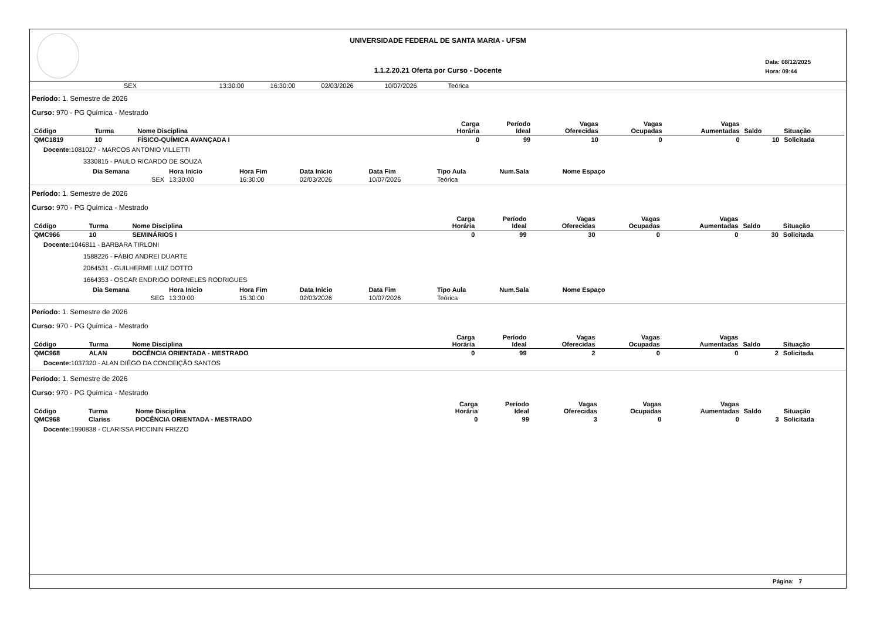UNIVERSIDADE FEDERAL DE SANTA MARIA - UFSM
Data: 08/12/2025
Hora: 09:44
1.1.2.20.21 Oferta por Curso - Docente
| SEX | 13:30:00 | 16:30:00 | 02/03/2026 | 10/07/2026 | Teórica | |
Período: 1. Semestre de 2026
Curso: 970 - PG Química - Mestrado
| Código | Turma | Nome Disciplina | Carga Horária | Período Ideal | Vagas Oferecidas | Vagas Ocupadas | Vagas Aumentadas | Saldo | Situação |
| --- | --- | --- | --- | --- | --- | --- | --- | --- | --- |
| QMC1819 | 10 | FÍSICO-QUÍMICA AVANÇADA I | 0 | 99 | 10 | 0 | 0 | 10 | Solicitada |
Docente: 1081027 - MARCOS ANTONIO VILLETTI
3330815 - PAULO RICARDO DE SOUZA
| Dia Semana | Hora Inicio | Hora Fim | Data Inicio | Data Fim | Tipo Aula | Num.Sala | Nome Espaço |
| --- | --- | --- | --- | --- | --- | --- | --- |
| SEX | 13:30:00 | 16:30:00 | 02/03/2026 | 10/07/2026 | Teórica | | |
Período: 1. Semestre de 2026
Curso: 970 - PG Química - Mestrado
| Código | Turma | Nome Disciplina | Carga Horária | Período Ideal | Vagas Oferecidas | Vagas Ocupadas | Vagas Aumentadas | Saldo | Situação |
| --- | --- | --- | --- | --- | --- | --- | --- | --- | --- |
| QMC966 | 10 | SEMINÁRIOS I | 0 | 99 | 30 | 0 | 0 | 30 | Solicitada |
Docente: 1046811 - BARBARA TIRLONI
1588226 - FÁBIO ANDREI DUARTE
2064531 - GUILHERME LUIZ DOTTO
1664353 - OSCAR ENDRIGO DORNELES RODRIGUES
| Dia Semana | Hora Inicio | Hora Fim | Data Inicio | Data Fim | Tipo Aula | Num.Sala | Nome Espaço |
| --- | --- | --- | --- | --- | --- | --- | --- |
| SEG | 13:30:00 | 15:30:00 | 02/03/2026 | 10/07/2026 | Teórica | | |
Período: 1. Semestre de 2026
Curso: 970 - PG Química - Mestrado
| Código | Turma | Nome Disciplina | Carga Horária | Período Ideal | Vagas Oferecidas | Vagas Ocupadas | Vagas Aumentadas | Saldo | Situação |
| --- | --- | --- | --- | --- | --- | --- | --- | --- | --- |
| QMC968 | ALAN | DOCÊNCIA ORIENTADA - MESTRADO | 0 | 99 | 2 | 0 | 0 | 2 | Solicitada |
Docente: 1037320 - ALAN DIÊGO DA CONCEIÇÃO SANTOS
Período: 1. Semestre de 2026
Curso: 970 - PG Química - Mestrado
| Código | Turma | Nome Disciplina | Carga Horária | Período Ideal | Vagas Oferecidas | Vagas Ocupadas | Vagas Aumentadas | Saldo | Situação |
| --- | --- | --- | --- | --- | --- | --- | --- | --- | --- |
| QMC968 | Clariss | DOCÊNCIA ORIENTADA - MESTRADO | 0 | 99 | 3 | 0 | 0 | 3 | Solicitada |
Docente: 1990838 - CLARISSA PICCININ FRIZZO
Página: 7